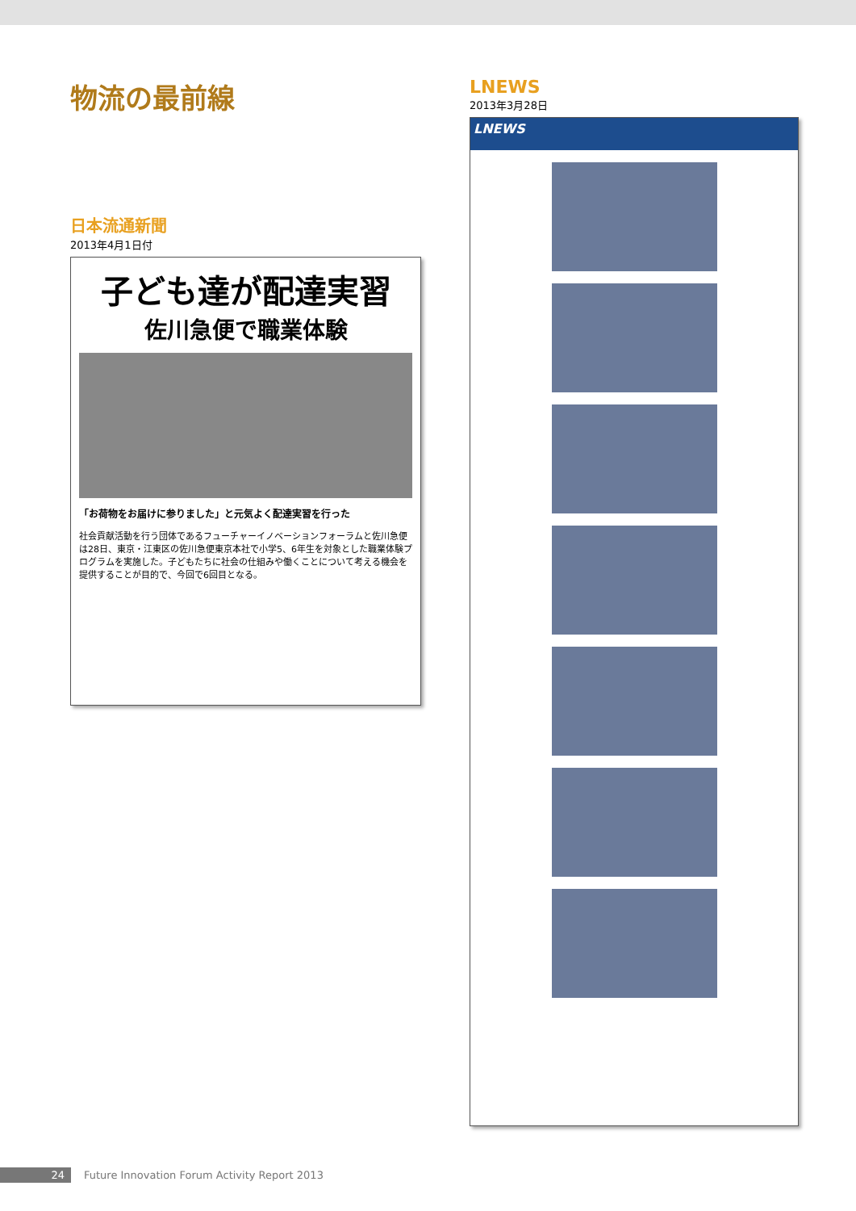物流の最前線
日本流通新聞
2013年4月1日付
子ども達が配達実習
佐川急便で職業体験
「お荷物をお届けに参りました」と元気よく配達実習を行った
社会貢献活動を行う団体であるフューチャーイノベーションフォーラムと佐川急便は28日、東京・江東区の佐川急便東京本社で小学5、6年生を対象とした職業体験プログラムを実施した。子どもたちに社会の仕組みや働くことについて考える機会を提供することが目的で、今回で6回目となる。
LNEWS
2013年3月28日
LNEWS
24 Future Innovation Forum Activity Report 2013